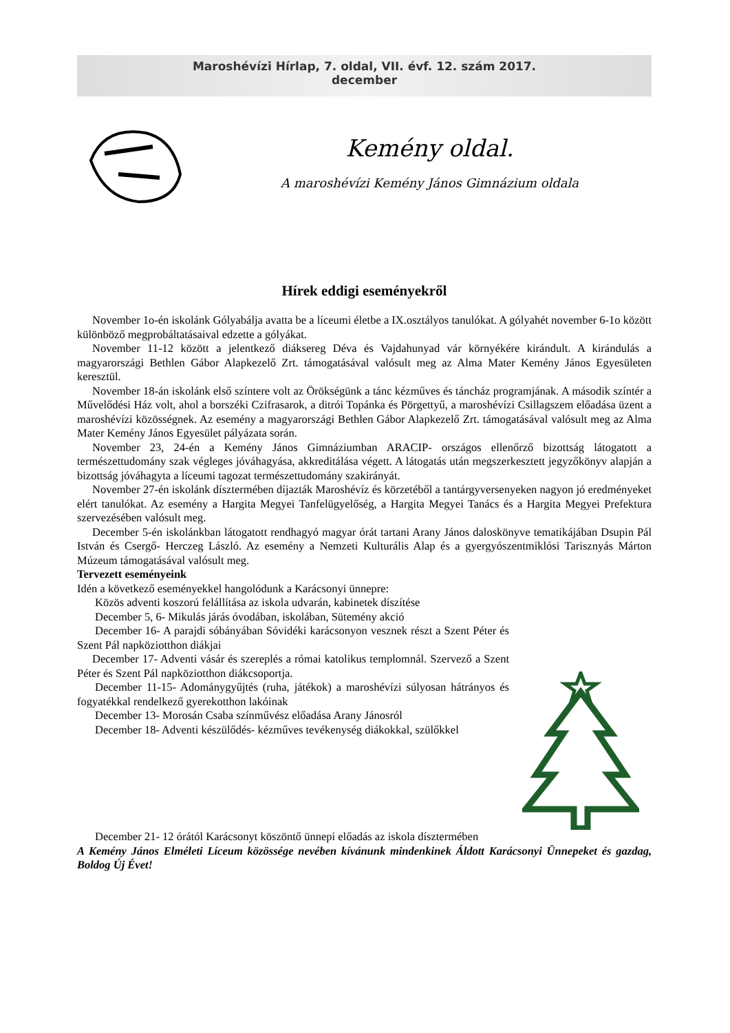Maroshévízi Hírlap, 7. oldal, VII. évf. 12. szám 2017.
december
Kemény oldal.
A maroshévízi Kemény János Gimnázium oldala
Hírek eddigi eseményekről
November 1o-én iskolánk Gólyabálja avatta be a líceumi életbe a IX.osztályos tanulókat. A gólyahét november 6-1o között különböző megprobáltatásaival edzette a gólyákat.
November 11-12 között a jelentkező diáksereg Déva és Vajdahunyad vár környékére kirándult. A kirándulás a magyarországi Bethlen Gábor Alapkezelő Zrt. támogatásával valósult meg az Alma Mater Kemény János Egyesületen keresztül.
November 18-án iskolánk első színtere volt az Örökségünk a tánc kézműves és táncház programjának. A második színtér a Művelődési Ház volt, ahol a borszéki Czifrasarok, a ditrói Topánka és Pörgettyű, a maroshévízi Csillagszem előadása üzent a maroshévízi közösségnek. Az esemény a magyarországi Bethlen Gábor Alapkezelő Zrt. támogatásával valósult meg az Alma Mater Kemény János Egyesület pályázata során.
November 23, 24-én a Kemény János Gimnáziumban ARACIP- országos ellenőrző bizottság látogatott a természettudomány szak végleges jóváhagyása, akkreditálása végett. A látogatás után megszerkesztett jegyzőkönyv alapján a bizottság jóváhagyta a líceumi tagozat természettudomány szakirányát.
November 27-én iskolánk dísztermében díjazták Maroshévíz és körzetéből a tantárgyversenyeken nagyon jó eredményeket elért tanulókat. Az esemény a Hargita Megyei Tanfelügyelőség, a Hargita Megyei Tanács és a Hargita Megyei Prefektura szervezésében valósult meg.
December 5-én iskolánkban látogatott rendhagyó magyar órát tartani Arany János daloskönyve tematikájában Dsupin Pál István és Csergő- Herczeg László. Az esemény a Nemzeti Kulturális Alap és a gyergyószentmiklósi Tarisznyás Márton Múzeum támogatásával valósult meg.
Tervezett eseményeink
Idén a következő eseményekkel hangolódunk a Karácsonyi ünnepre:
Közös adventi koszorú felállítása az iskola udvarán, kabinetek díszítése
December 5, 6- Mikulás járás óvodában, iskolában, Sütemény akció
December 16- A parajdi sóbányában Sóvidéki karácsonyon vesznek részt a Szent Péter és Szent Pál napköziotthon diákjai
December 17- Adventi vásár és szereplés a római katolikus templomnál. Szervező a Szent Péter és Szent Pál napköziotthon diákcsoportja.
December 11-15- Adománygyűjtés (ruha, játékok) a maroshévízi súlyosan hátrányos és fogyatékkal rendelkező gyerekotthon lakóinak
December 13- Morosán Csaba színművész előadása Arany Jánosról
December 18- Adventi készülődés- kézműves tevékenység diákokkal, szülőkkel
December 21- 12 órától Karácsonyt köszöntő ünnepi előadás az iskola dísztermében
A Kemény János Elméleti Líceum közössége nevében kívánunk mindenkinek Áldott Karácsonyi Ünnepeket és gazdag, Boldog Új Évet!